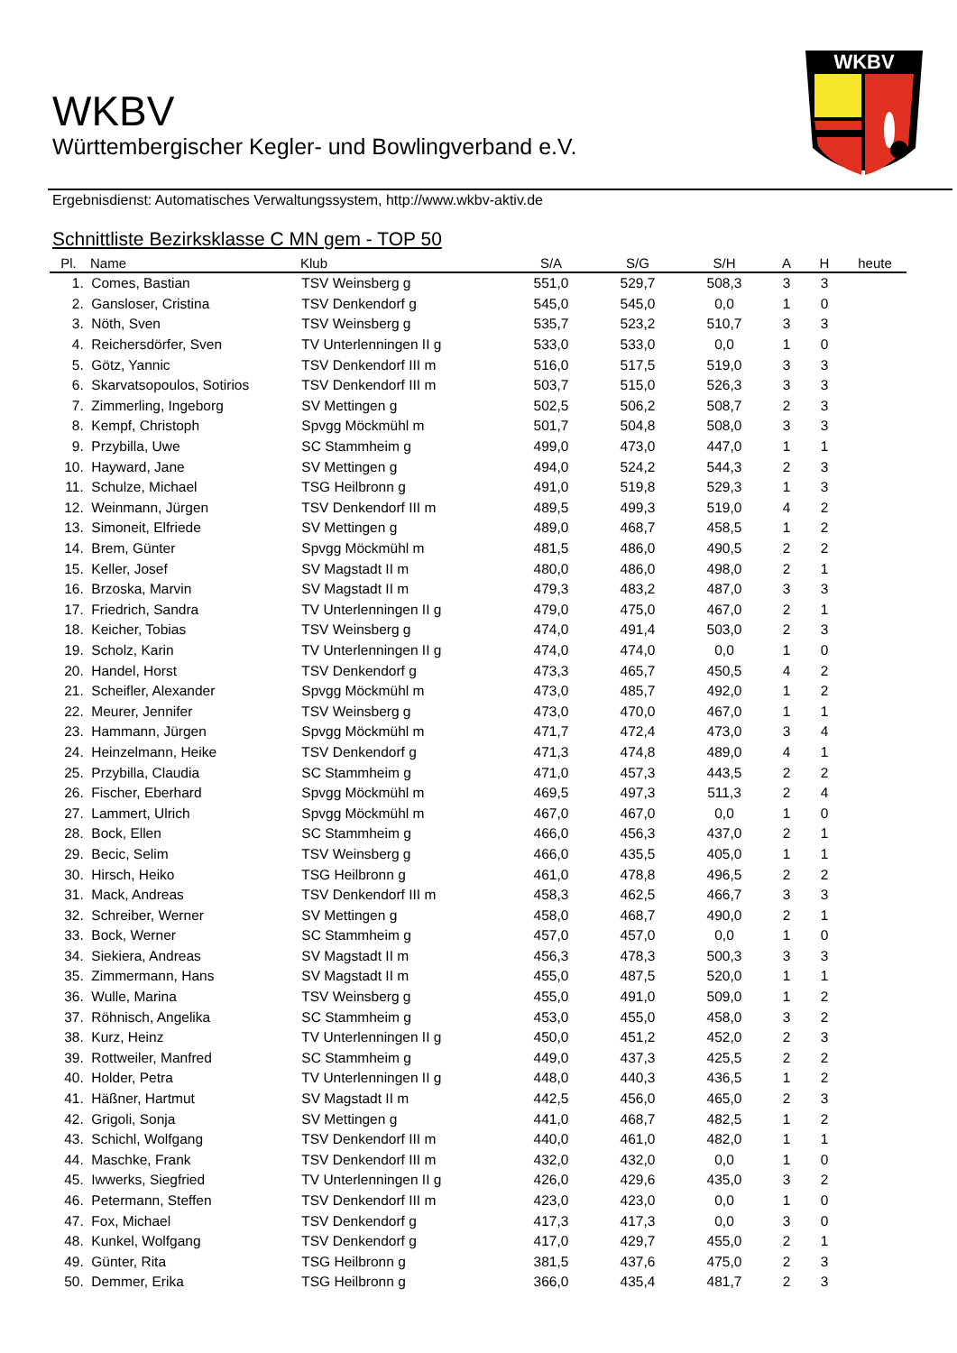WKBV
WKBV
Württembergischer Kegler- und Bowlingverband e.V.
Ergebnisdienst: Automatisches Verwaltungssystem, http://www.wkbv-aktiv.de
Schnittliste Bezirksklasse C MN gem - TOP 50
| Pl. | Name | Klub | S/A | S/G | S/H | A | H | heute |
| --- | --- | --- | --- | --- | --- | --- | --- | --- |
| 1. | Comes, Bastian | TSV Weinsberg g | 551,0 | 529,7 | 508,3 | 3 | 3 | |
| 2. | Gansloser, Cristina | TSV Denkendorf g | 545,0 | 545,0 | 0,0 | 1 | 0 | |
| 3. | Nöth, Sven | TSV Weinsberg g | 535,7 | 523,2 | 510,7 | 3 | 3 | |
| 4. | Reichersdörfer, Sven | TV Unterlenningen II g | 533,0 | 533,0 | 0,0 | 1 | 0 | |
| 5. | Götz, Yannic | TSV Denkendorf III m | 516,0 | 517,5 | 519,0 | 3 | 3 | |
| 6. | Skarvatsopoulos, Sotirios | TSV Denkendorf III m | 503,7 | 515,0 | 526,3 | 3 | 3 | |
| 7. | Zimmerling, Ingeborg | SV Mettingen g | 502,5 | 506,2 | 508,7 | 2 | 3 | |
| 8. | Kempf, Christoph | Spvgg Möckmühl m | 501,7 | 504,8 | 508,0 | 3 | 3 | |
| 9. | Przybilla, Uwe | SC Stammheim g | 499,0 | 473,0 | 447,0 | 1 | 1 | |
| 10. | Hayward, Jane | SV Mettingen g | 494,0 | 524,2 | 544,3 | 2 | 3 | |
| 11. | Schulze, Michael | TSG Heilbronn g | 491,0 | 519,8 | 529,3 | 1 | 3 | |
| 12. | Weinmann, Jürgen | TSV Denkendorf III m | 489,5 | 499,3 | 519,0 | 4 | 2 | |
| 13. | Simoneit, Elfriede | SV Mettingen g | 489,0 | 468,7 | 458,5 | 1 | 2 | |
| 14. | Brem, Günter | Spvgg Möckmühl m | 481,5 | 486,0 | 490,5 | 2 | 2 | |
| 15. | Keller, Josef | SV Magstadt II m | 480,0 | 486,0 | 498,0 | 2 | 1 | |
| 16. | Brzoska, Marvin | SV Magstadt II m | 479,3 | 483,2 | 487,0 | 3 | 3 | |
| 17. | Friedrich, Sandra | TV Unterlenningen II g | 479,0 | 475,0 | 467,0 | 2 | 1 | |
| 18. | Keicher, Tobias | TSV Weinsberg g | 474,0 | 491,4 | 503,0 | 2 | 3 | |
| 19. | Scholz, Karin | TV Unterlenningen II g | 474,0 | 474,0 | 0,0 | 1 | 0 | |
| 20. | Handel, Horst | TSV Denkendorf g | 473,3 | 465,7 | 450,5 | 4 | 2 | |
| 21. | Scheifler, Alexander | Spvgg Möckmühl m | 473,0 | 485,7 | 492,0 | 1 | 2 | |
| 22. | Meurer, Jennifer | TSV Weinsberg g | 473,0 | 470,0 | 467,0 | 1 | 1 | |
| 23. | Hammann, Jürgen | Spvgg Möckmühl m | 471,7 | 472,4 | 473,0 | 3 | 4 | |
| 24. | Heinzelmann, Heike | TSV Denkendorf g | 471,3 | 474,8 | 489,0 | 4 | 1 | |
| 25. | Przybilla, Claudia | SC Stammheim g | 471,0 | 457,3 | 443,5 | 2 | 2 | |
| 26. | Fischer, Eberhard | Spvgg Möckmühl m | 469,5 | 497,3 | 511,3 | 2 | 4 | |
| 27. | Lammert, Ulrich | Spvgg Möckmühl m | 467,0 | 467,0 | 0,0 | 1 | 0 | |
| 28. | Bock, Ellen | SC Stammheim g | 466,0 | 456,3 | 437,0 | 2 | 1 | |
| 29. | Becic, Selim | TSV Weinsberg g | 466,0 | 435,5 | 405,0 | 1 | 1 | |
| 30. | Hirsch, Heiko | TSG Heilbronn g | 461,0 | 478,8 | 496,5 | 2 | 2 | |
| 31. | Mack, Andreas | TSV Denkendorf III m | 458,3 | 462,5 | 466,7 | 3 | 3 | |
| 32. | Schreiber, Werner | SV Mettingen g | 458,0 | 468,7 | 490,0 | 2 | 1 | |
| 33. | Bock, Werner | SC Stammheim g | 457,0 | 457,0 | 0,0 | 1 | 0 | |
| 34. | Siekiera, Andreas | SV Magstadt II m | 456,3 | 478,3 | 500,3 | 3 | 3 | |
| 35. | Zimmermann, Hans | SV Magstadt II m | 455,0 | 487,5 | 520,0 | 1 | 1 | |
| 36. | Wulle, Marina | TSV Weinsberg g | 455,0 | 491,0 | 509,0 | 1 | 2 | |
| 37. | Röhnisch, Angelika | SC Stammheim g | 453,0 | 455,0 | 458,0 | 3 | 2 | |
| 38. | Kurz, Heinz | TV Unterlenningen II g | 450,0 | 451,2 | 452,0 | 2 | 3 | |
| 39. | Rottweiler, Manfred | SC Stammheim g | 449,0 | 437,3 | 425,5 | 2 | 2 | |
| 40. | Holder, Petra | TV Unterlenningen II g | 448,0 | 440,3 | 436,5 | 1 | 2 | |
| 41. | Häßner, Hartmut | SV Magstadt II m | 442,5 | 456,0 | 465,0 | 2 | 3 | |
| 42. | Grigoli, Sonja | SV Mettingen g | 441,0 | 468,7 | 482,5 | 1 | 2 | |
| 43. | Schichl, Wolfgang | TSV Denkendorf III m | 440,0 | 461,0 | 482,0 | 1 | 1 | |
| 44. | Maschke, Frank | TSV Denkendorf III m | 432,0 | 432,0 | 0,0 | 1 | 0 | |
| 45. | Iwwerks, Siegfried | TV Unterlenningen II g | 426,0 | 429,6 | 435,0 | 3 | 2 | |
| 46. | Petermann, Steffen | TSV Denkendorf III m | 423,0 | 423,0 | 0,0 | 1 | 0 | |
| 47. | Fox, Michael | TSV Denkendorf g | 417,3 | 417,3 | 0,0 | 3 | 0 | |
| 48. | Kunkel, Wolfgang | TSV Denkendorf g | 417,0 | 429,7 | 455,0 | 2 | 1 | |
| 49. | Günter, Rita | TSG Heilbronn g | 381,5 | 437,6 | 475,0 | 2 | 3 | |
| 50. | Demmer, Erika | TSG Heilbronn g | 366,0 | 435,4 | 481,7 | 2 | 3 | |